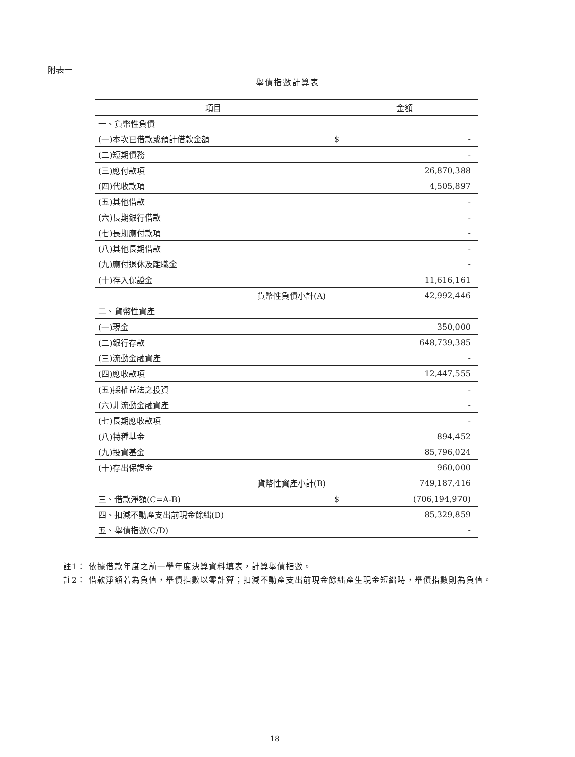附表一
舉債指數計算表
| 項目 | 金額 |
| --- | --- |
| 一、貨幣性負債 | |
| (一)本次已借款或預計借款金額 | $ - |
| (二)短期債務 | - |
| (三)應付款項 | 26,870,388 |
| (四)代收款項 | 4,505,897 |
| (五)其他借款 | - |
| (六)長期銀行借款 | - |
| (七)長期應付款項 | - |
| (八)其他長期借款 | - |
| (九)應付退休及離職金 | - |
| (十)存入保證金 | 11,616,161 |
| 貨幣性負債小計(A) | 42,992,446 |
| 二、貨幣性資產 | |
| (一)現金 | 350,000 |
| (二)銀行存款 | 648,739,385 |
| (三)流動金融資產 | - |
| (四)應收款項 | 12,447,555 |
| (五)採權益法之投資 | - |
| (六)非流動金融資產 | - |
| (七)長期應收款項 | - |
| (八)特種基金 | 894,452 |
| (九)投資基金 | 85,796,024 |
| (十)存出保證金 | 960,000 |
| 貨幣性資產小計(B) | 749,187,416 |
| 三、借款淨額(C=A-B) | $ (706,194,970) |
| 四、扣減不動產支出前現金餘絀(D) | 85,329,859 |
| 五、舉債指數(C/D) | - |
註1： 依據借款年度之前一學年度決算資料填表，計算舉債指數。
註2： 借款淨額若為負值，舉債指數以零計算；扣減不動產支出前現金餘絀產生現金短絀時，舉債指數則為負值。
18